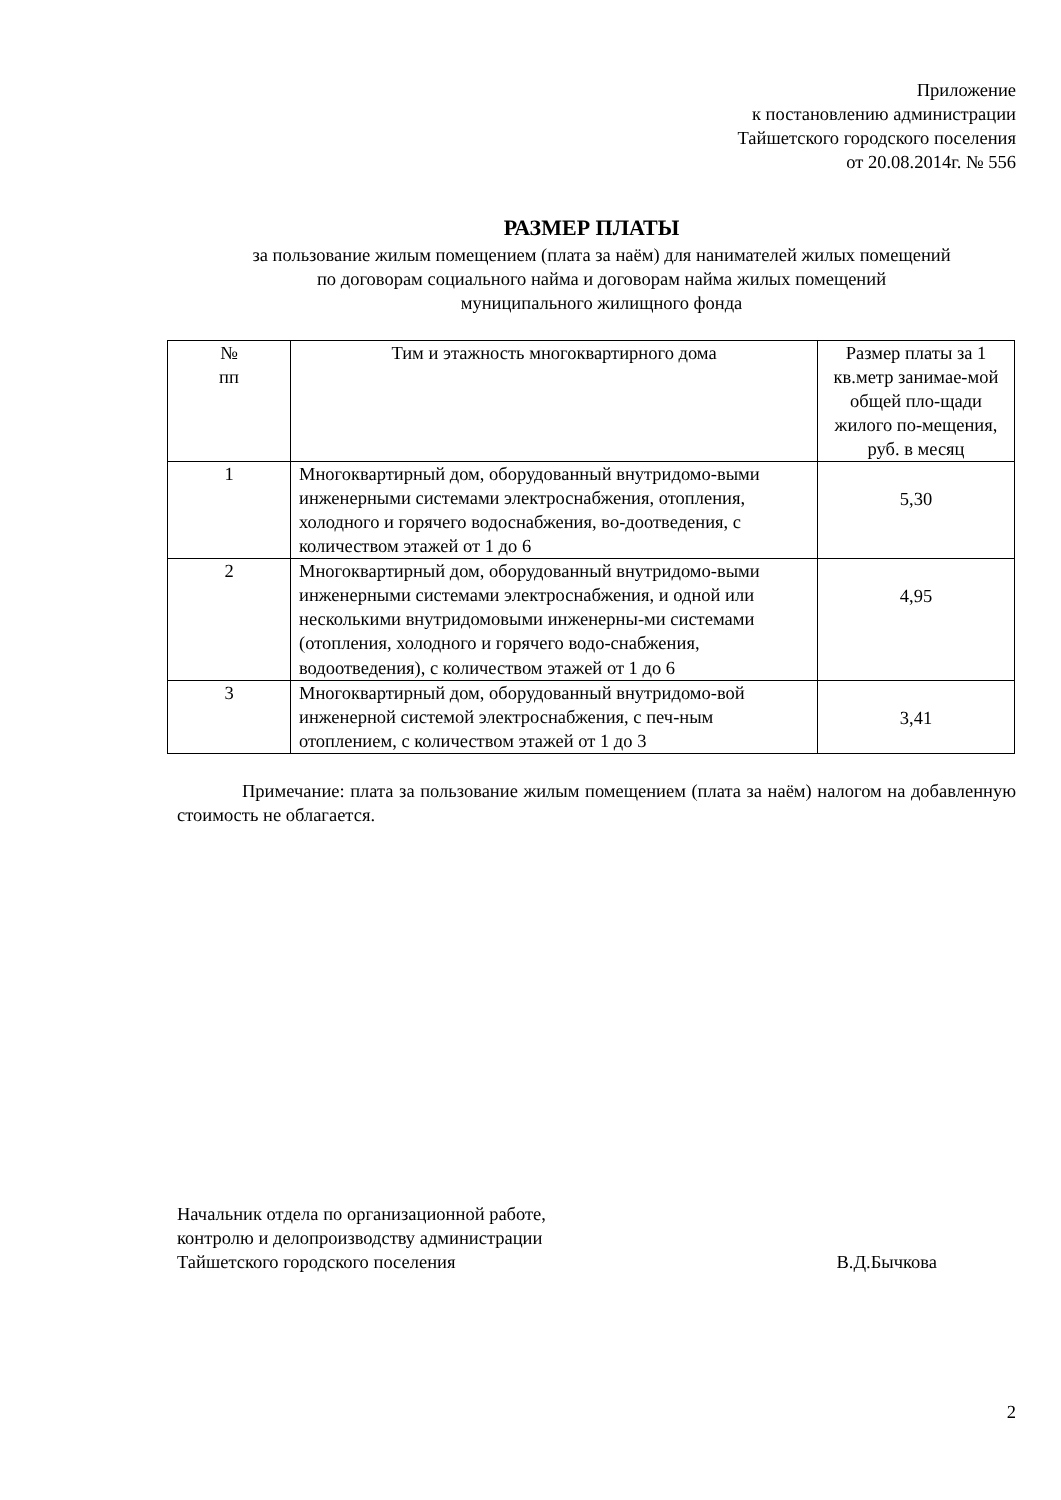Приложение
к постановлению администрации
Тайшетского городского поселения
от 20.08.2014г. № 556
РАЗМЕР ПЛАТЫ
за пользование жилым помещением (плата за наём) для нанимателей жилых помещений
по договорам социального найма и договорам найма жилых помещений
муниципального жилищного фонда
| № пп | Тим и этажность многоквартирного дома | Размер платы за 1 кв.метр занимае-мой общей пло-щади жилого по-мещения, руб. в месяц |
| 1 | Многоквартирный дом, оборудованный внутридомо-выми инженерными системами электроснабжения, отопления, холодного и горячего водоснабжения, во-доотведения, с количеством этажей от 1 до 6 | 5,30 |
| 2 | Многоквартирный дом, оборудованный внутридомо-выми инженерными системами электроснабжения, и одной или несколькими внутридомовыми инженерны-ми системами (отопления, холодного и горячего водо-снабжения, водоотведения), с количеством этажей от 1 до 6 | 4,95 |
| 3 | Многоквартирный дом, оборудованный внутридомо-вой инженерной системой электроснабжения, с печ-ным отоплением, с количеством этажей от 1 до 3 | 3,41 |
Примечание: плата за пользование жилым помещением (плата за наём) налогом на добавленную стоимость не облагается.
Начальник отдела по организационной работе,
контролю и делопроизводству администрации
Тайшетского городского поселения
В.Д.Бычкова
2